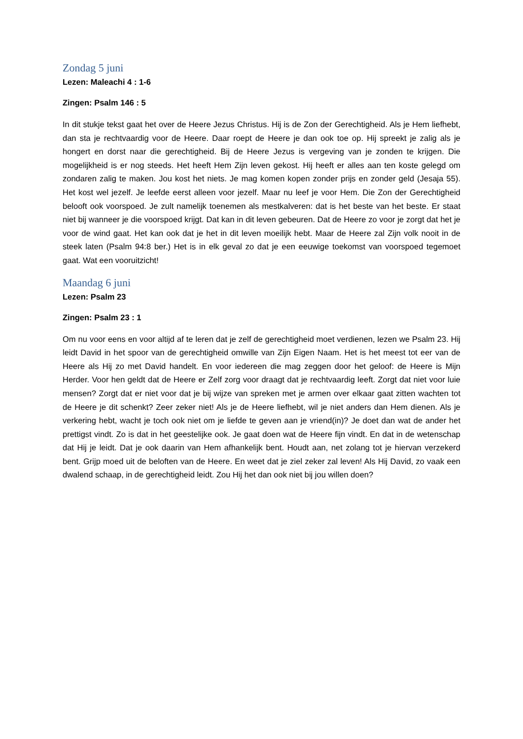Zondag 5 juni
Lezen: Maleachi 4 : 1-6
Zingen: Psalm 146 : 5
In dit stukje tekst gaat het over de Heere Jezus Christus. Hij is de Zon der Gerechtigheid. Als je Hem liefhebt, dan sta je rechtvaardig voor de Heere. Daar roept de Heere je dan ook toe op. Hij spreekt je zalig als je hongert en dorst naar die gerechtigheid. Bij de Heere Jezus is vergeving van je zonden te krijgen. Die mogelijkheid is er nog steeds. Het heeft Hem Zijn leven gekost. Hij heeft er alles aan ten koste gelegd om zondaren zalig te maken. Jou kost het niets. Je mag komen kopen zonder prijs en zonder geld (Jesaja 55). Het kost wel jezelf. Je leefde eerst alleen voor jezelf. Maar nu leef je voor Hem. Die Zon der Gerechtigheid belooft ook voorspoed. Je zult namelijk toenemen als mestkalveren: dat is het beste van het beste. Er staat niet bij wanneer je die voorspoed krijgt. Dat kan in dit leven gebeuren. Dat de Heere zo voor je zorgt dat het je voor de wind gaat. Het kan ook dat je het in dit leven moeilijk hebt. Maar de Heere zal Zijn volk nooit in de steek laten (Psalm 94:8 ber.) Het is in elk geval zo dat je een eeuwige toekomst van voorspoed tegemoet gaat. Wat een vooruitzicht!
Maandag 6 juni
Lezen: Psalm 23
Zingen: Psalm 23 : 1
Om nu voor eens en voor altijd af te leren dat je zelf de gerechtigheid moet verdienen, lezen we Psalm 23. Hij leidt David in het spoor van de gerechtigheid omwille van Zijn Eigen Naam. Het is het meest tot eer van de Heere als Hij zo met David handelt. En voor iedereen die mag zeggen door het geloof: de Heere is Mijn Herder. Voor hen geldt dat de Heere er Zelf zorg voor draagt dat je rechtvaardig leeft. Zorgt dat niet voor luie mensen? Zorgt dat er niet voor dat je bij wijze van spreken met je armen over elkaar gaat zitten wachten tot de Heere je dit schenkt? Zeer zeker niet! Als je de Heere liefhebt, wil je niet anders dan Hem dienen. Als je verkering hebt, wacht je toch ook niet om je liefde te geven aan je vriend(in)? Je doet dan wat de ander het prettigst vindt. Zo is dat in het geestelijke ook. Je gaat doen wat de Heere fijn vindt. En dat in de wetenschap dat Hij je leidt. Dat je ook daarin van Hem afhankelijk bent. Houdt aan, net zolang tot je hiervan verzekerd bent. Grijp moed uit de beloften van de Heere. En weet dat je ziel zeker zal leven! Als Hij David, zo vaak een dwalend schaap, in de gerechtigheid leidt. Zou Hij het dan ook niet bij jou willen doen?